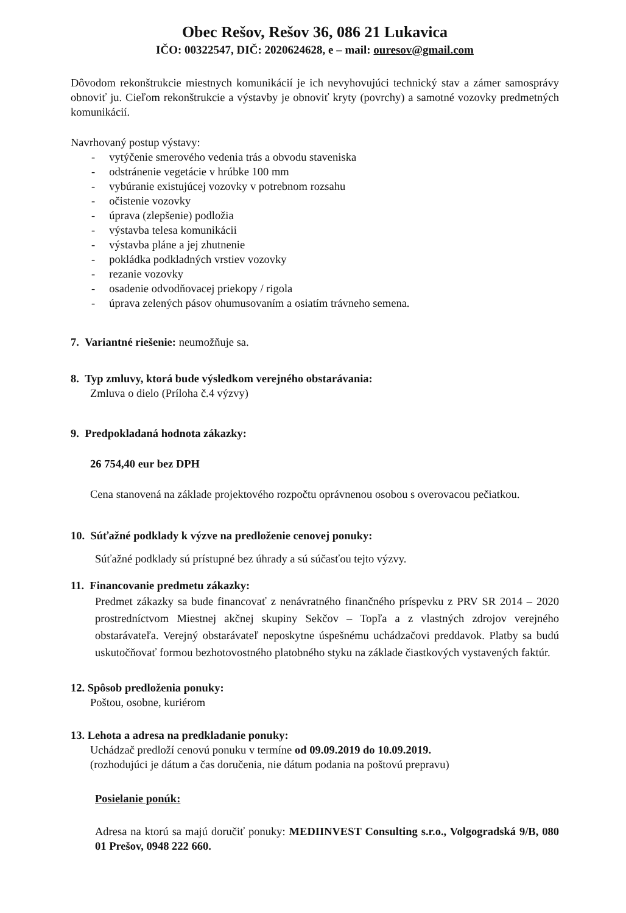Obec Rešov, Rešov 36, 086 21 Lukavica
IČO: 00322547, DIČ: 2020624628, e – mail: ouresov@gmail.com
Dôvodom rekonštrukcie miestnych komunikácií je ich nevyhovujúci technický stav a zámer samosprávy obnoviť ju. Cieľom rekonštrukcie a výstavby je obnoviť kryty (povrchy) a samotné vozovky predmetných komunikácií.
Navrhovaný postup výstavy:
- vytýčenie smerového vedenia trás a obvodu staveniska
- odstránenie vegetácie v hrúbke 100 mm
- vybúranie existujúcej vozovky v potrebnom rozsahu
- očistenie vozovky
- úprava (zlepšenie) podložia
- výstavba telesa komunikácii
- výstavba pláne a jej zhutnenie
- pokládka podkladných vrstiev vozovky
- rezanie vozovky
- osadenie odvodňovacej priekopy / rigola
- úprava zelených pásov ohumusovaním a osiatím trávneho semena.
7. Variantné riešenie: neumožňuje sa.
8. Typ zmluvy, ktorá bude výsledkom verejného obstarávania:
Zmluva o dielo (Príloha č.4 výzvy)
9. Predpokladaná hodnota zákazky:
26 754,40 eur bez DPH
Cena stanovená na základe projektového rozpočtu oprávnenou osobou s overovacou pečiatkou.
10. Súťažné podklady k výzve na predloženie cenovej ponuky:
Súťažné podklady sú prístupné bez úhrady a sú súčasťou tejto výzvy.
11. Financovanie predmetu zákazky:
Predmet zákazky sa bude financovať z nenávratného finančného príspevku z PRV SR 2014 – 2020 prostredníctvom Miestnej akčnej skupiny Sekčov – Topľa a z vlastných zdrojov verejného obstarávateľa. Verejný obstarávateľ neposkytne úspešnému uchádzačovi preddavok. Platby sa budú uskutočňovať formou bezhotovostného platobného styku na základe čiastkových vystavených faktúr.
12. Spôsob predloženia ponuky:
Poštou, osobne, kuriérom
13. Lehota a adresa na predkladanie ponuky:
Uchádzač predloží cenovú ponuku v termíne od 09.09.2019 do 10.09.2019.
(rozhodujúci je dátum a čas doručenia, nie dátum podania na poštovú prepravu)
Posielanie ponúk:
Adresa na ktorú sa majú doručiť ponuky: MEDIINVEST Consulting s.r.o., Volgogradská 9/B, 080 01 Prešov, 0948 222 660.